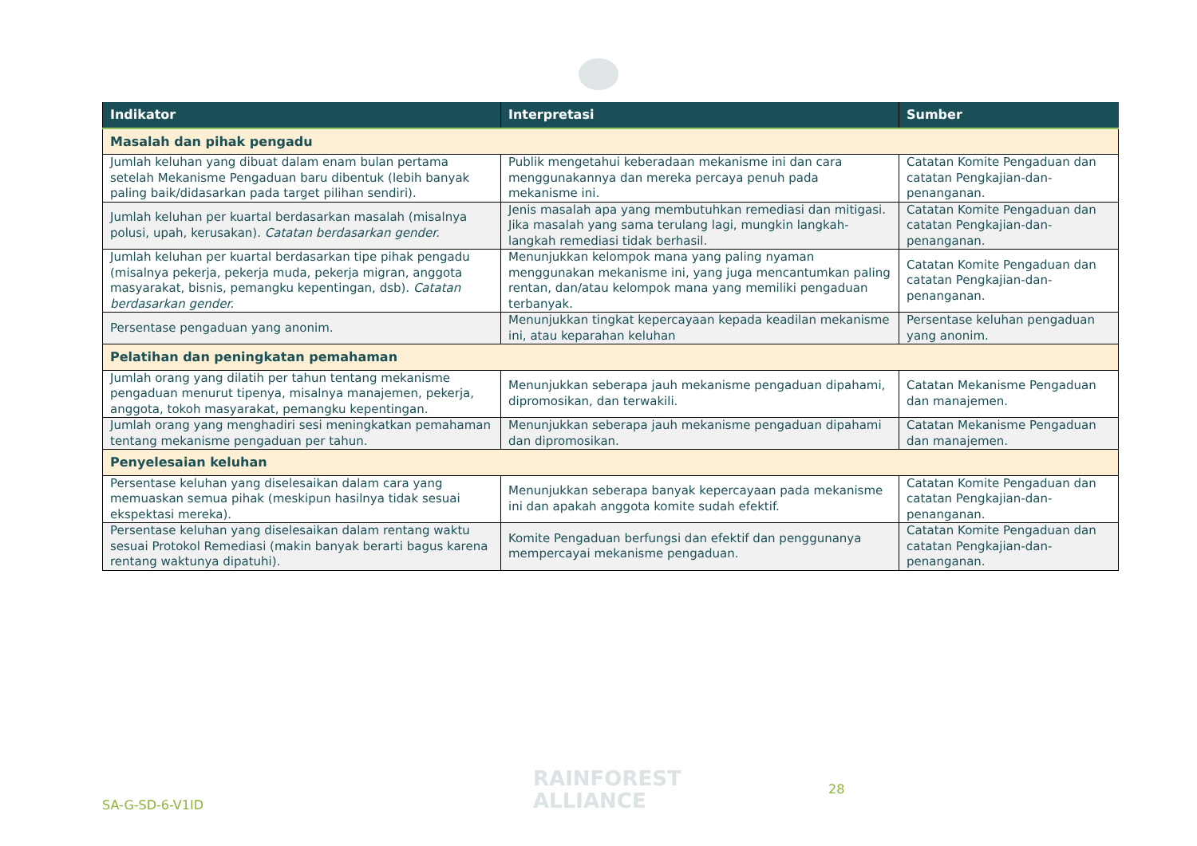| Indikator | Interpretasi | Sumber |
| --- | --- | --- |
| Masalah dan pihak pengadu | | |
| Jumlah keluhan yang dibuat dalam enam bulan pertama setelah Mekanisme Pengaduan baru dibentuk (lebih banyak paling baik/didasarkan pada target pilihan sendiri). | Publik mengetahui keberadaan mekanisme ini dan cara menggunakannya dan mereka percaya penuh pada mekanisme ini. | Catatan Komite Pengaduan dan catatan Pengkajian-dan-penanganan. |
| Jumlah keluhan per kuartal berdasarkan masalah (misalnya polusi, upah, kerusakan). Catatan berdasarkan gender. | Jenis masalah apa yang membutuhkan remediasi dan mitigasi. Jika masalah yang sama terulang lagi, mungkin langkah-langkah remediasi tidak berhasil. | Catatan Komite Pengaduan dan catatan Pengkajian-dan-penanganan. |
| Jumlah keluhan per kuartal berdasarkan tipe pihak pengadu (misalnya pekerja, pekerja muda, pekerja migran, anggota masyarakat, bisnis, pemangku kepentingan, dsb). Catatan berdasarkan gender. | Menunjukkan kelompok mana yang paling nyaman menggunakan mekanisme ini, yang juga mencantumkan paling rentan, dan/atau kelompok mana yang memiliki pengaduan terbanyak. | Catatan Komite Pengaduan dan catatan Pengkajian-dan-penanganan. |
| Persentase pengaduan yang anonim. | Menunjukkan tingkat kepercayaan kepada keadilan mekanisme ini, atau keparahan keluhan | Persentase keluhan pengaduan yang anonim. |
| Pelatihan dan peningkatan pemahaman | | |
| Jumlah orang yang dilatih per tahun tentang mekanisme pengaduan menurut tipenya, misalnya manajemen, pekerja, anggota, tokoh masyarakat, pemangku kepentingan. | Menunjukkan seberapa jauh mekanisme pengaduan dipahami, dipromosikan, dan terwakili. | Catatan Mekanisme Pengaduan dan manajemen. |
| Jumlah orang yang menghadiri sesi meningkatkan pemahaman tentang mekanisme pengaduan per tahun. | Menunjukkan seberapa jauh mekanisme pengaduan dipahami dan dipromosikan. | Catatan Mekanisme Pengaduan dan manajemen. |
| Penyelesaian keluhan | | |
| Persentase keluhan yang diselesaikan dalam cara yang memuaskan semua pihak (meskipun hasilnya tidak sesuai ekspektasi mereka). | Menunjukkan seberapa banyak kepercayaan pada mekanisme ini dan apakah anggota komite sudah efektif. | Catatan Komite Pengaduan dan catatan Pengkajian-dan-penanganan. |
| Persentase keluhan yang diselesaikan dalam rentang waktu sesuai Protokol Remediasi (makin banyak berarti bagus karena rentang waktunya dipatuhi). | Komite Pengaduan berfungsi dan efektif dan penggunanya mempercayai mekanisme pengaduan. | Catatan Komite Pengaduan dan catatan Pengkajian-dan-penanganan. |
SA-G-SD-6-V1ID
RAINFOREST
ALLIANCE
28